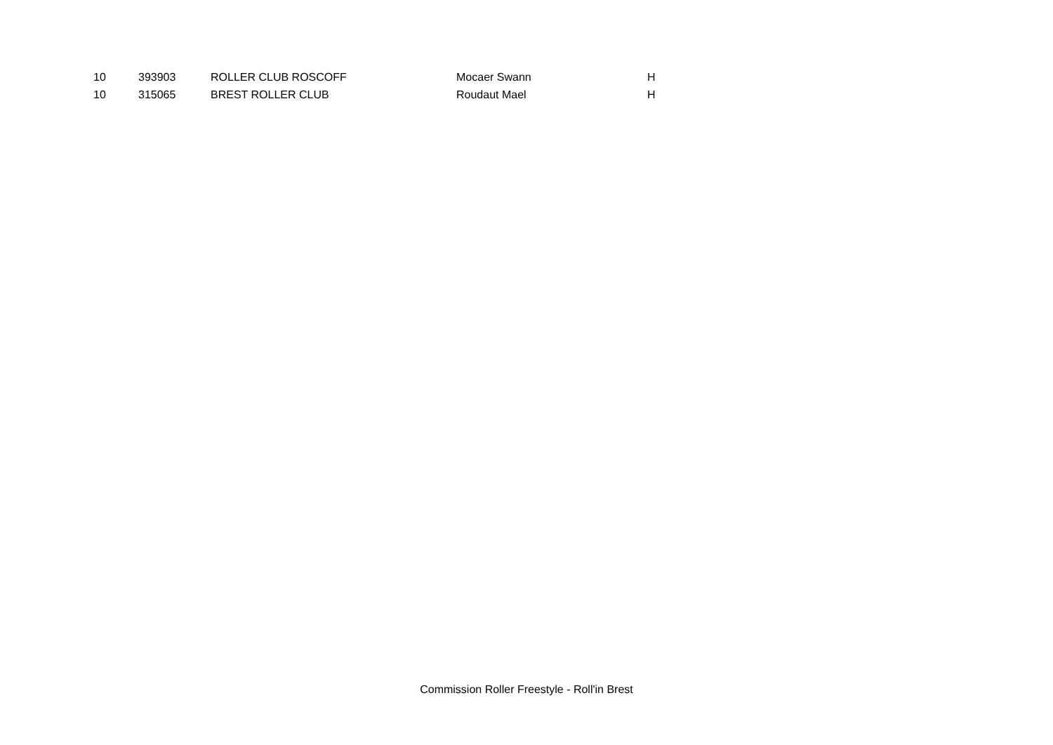| 10 | 393903 | ROLLER CLUB ROSCOFF | Mocaer Swann | H |
| 10 | 315065 | BREST ROLLER CLUB | Roudaut Mael | H |
Commission Roller Freestyle - Roll'in Brest